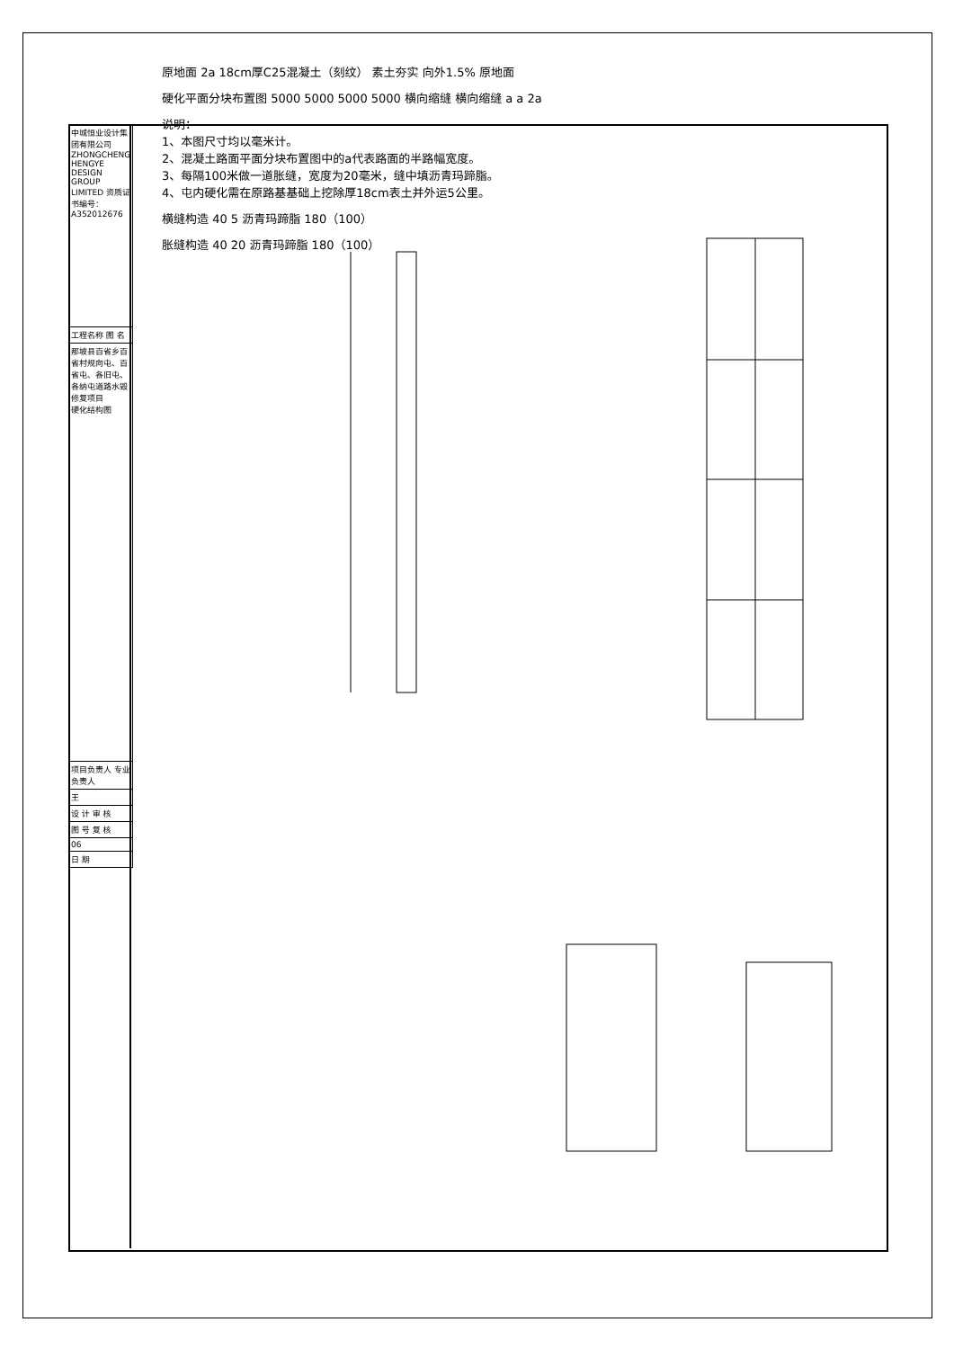| 中城恒业设计集团有限公司 ZHONGCHENG HENGYE DESIGN GROUP LIMITED 资质证书编号：A352012676 |
| 工程名称 图 名 |
| 那坡县百省乡百省村规向屯、百省屯、各旧屯、各纳屯道路水毁修复项目 硬化结构图 |
| 项目负责人 专业负责人 |
| 王 |
| 设 计 审 核 |
| 图 号 复 核 |
| 06 |
| 日 期 |
原地面 2a 18cm厚C25混凝土（刻纹） 素土夯实 向外1.5% 原地面
硬化平面分块布置图 5000 5000 5000 5000 横向缩缝 横向缩缝 a a 2a
说明：
1、本图尺寸均以毫米计。
2、混凝土路面平面分块布置图中的a代表路面的半路幅宽度。
3、每隔100米做一道胀缝，宽度为20毫米，缝中填沥青玛蹄脂。
4、屯内硬化需在原路基基础上挖除厚18cm表土并外运5公里。
横缝构造 40 5 沥青玛蹄脂 180（100）
胀缝构造 40 20 沥青玛蹄脂 180（100）